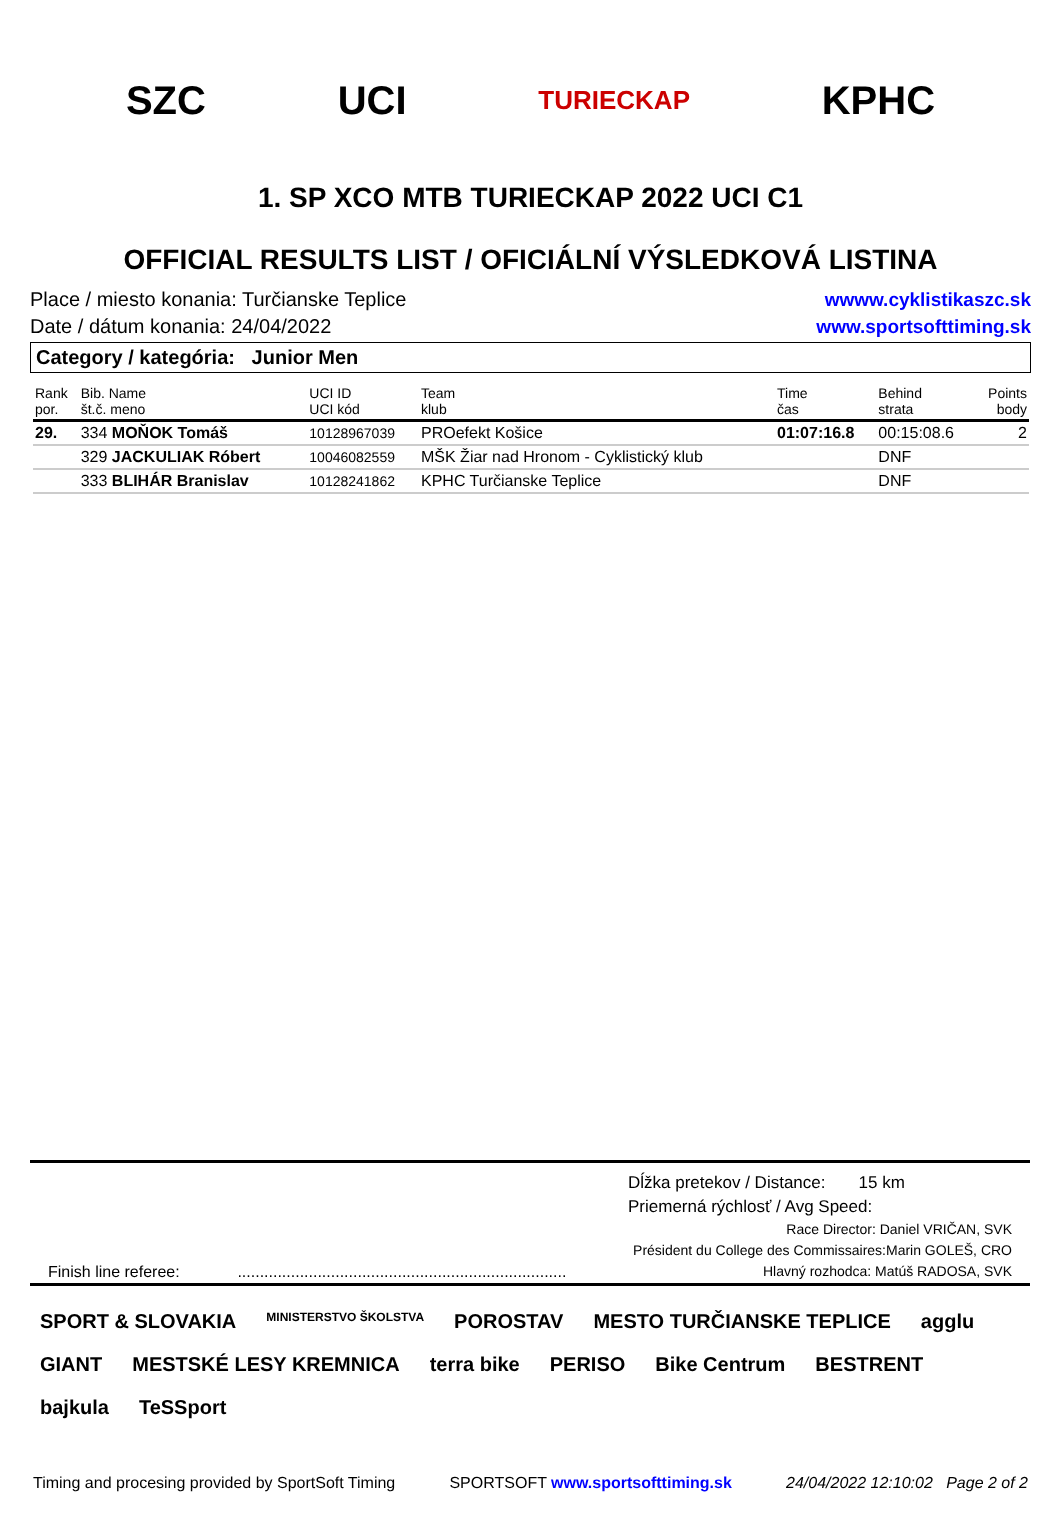SZC UCI TURIECKAP KPHC
1. SP XCO MTB TURIECKAP 2022 UCI C1
OFFICIAL RESULTS LIST / OFICIÁLNÍ VÝSLEDKOVÁ LISTINA
Place / miesto konania: Turčianske Teplice
Date / dátum konania: 24/04/2022
wwww.cyklistikaszc.sk
www.sportsofttiming.sk
Category / kategória: Junior Men
| Rank por. | Bib. Name št.č. meno | UCI ID UCI kód | Team klub | Time čas | Behind strata | Points body |
| --- | --- | --- | --- | --- | --- | --- |
| 29. | 334 MOŇOK Tomáš | 10128967039 | PROefekt Košice | 01:07:16.8 | 00:15:08.6 | 2 |
| | 329 JACKULIAK Róbert | 10046082559 | MŠK Žiar nad Hronom - Cyklistický klub | | DNF | |
| | 333 BLIHÁR Branislav | 10128241862 | KPHC Turčianske Teplice | | DNF | |
Dĺžka pretekov / Distance: 15 km
Priemerná rýchlosť / Avg Speed:
Race Director: Daniel VRIČAN, SVK
Président du College des Commissaires:Marin GOLEŠ, CRO
Finish line referee: .......................................................................... Hlavný rozhodca: Matúš RADOSA, SVK
SPORT & SLOVAKIA MINISTERSTVO ŠKOLSTVA POROSTAV MESTO TURČIANSKE TEPLICE agglu GIANT MESTSKÉ LESY KREMNICA terra bike PERISO Bike Centrum BESTRENT bajkula TeSSport
Timing and procesing provided by SportSoft Timing SPORTSOFT www.sportsofttiming.sk 24/04/2022 12:10:02 Page 2 of 2